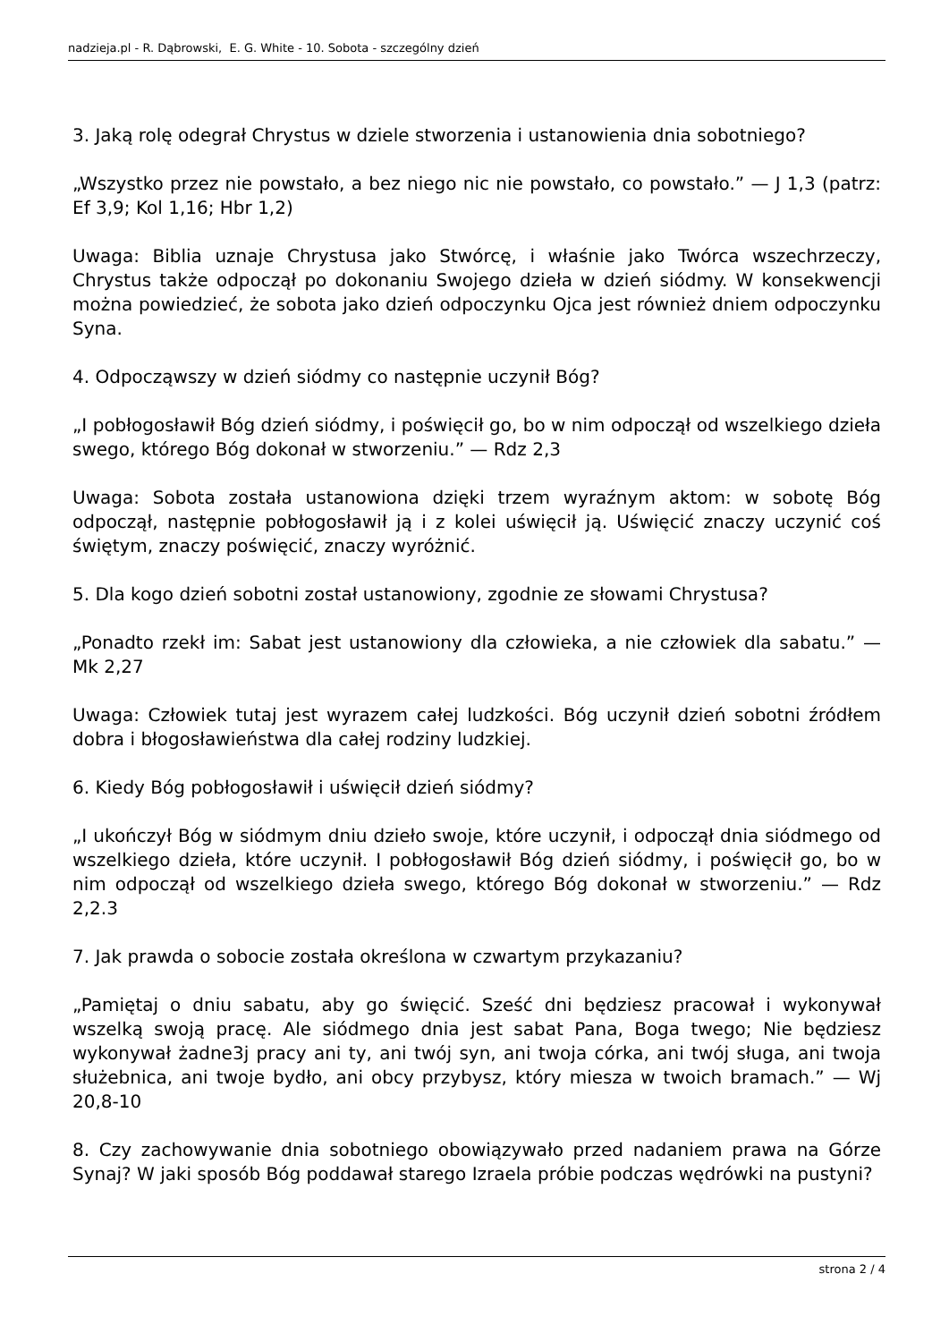nadzieja.pl - R. Dąbrowski, E. G. White - 10. Sobota - szczególny dzień
3. Jaką rolę odegrał Chrystus w dziele stworzenia i ustanowienia dnia sobotniego?
„Wszystko przez nie powstało, a bez niego nic nie powstało, co powstało.” — J 1,3 (patrz: Ef 3,9; Kol 1,16; Hbr 1,2)
Uwaga: Biblia uznaje Chrystusa jako Stwórcę, i właśnie jako Twórca wszechrzeczy, Chrystus także odpoczął po dokonaniu Swojego dzieła w dzień siódmy. W konsekwencji można powiedzieć, że sobota jako dzień odpoczynku Ojca jest również dniem odpoczynku Syna.
4. Odpocząwszy w dzień siódmy co następnie uczynił Bóg?
„I pobłogosławił Bóg dzień siódmy, i poświęcił go, bo w nim odpoczął od wszelkiego dzieła swego, którego Bóg dokonał w stworzeniu.” — Rdz 2,3
Uwaga: Sobota została ustanowiona dzięki trzem wyraźnym aktom: w sobotę Bóg odpoczął, następnie pobłogosławił ją i z kolei uświęcił ją. Uświęcić znaczy uczynić coś świętym, znaczy poświęcić, znaczy wyróżnić.
5. Dla kogo dzień sobotni został ustanowiony, zgodnie ze słowami Chrystusa?
„Ponadto rzekł im: Sabat jest ustanowiony dla człowieka, a nie człowiek dla sabatu.” — Mk 2,27
Uwaga: Człowiek tutaj jest wyrazem całej ludzkości. Bóg uczynił dzień sobotni źródłem dobra i błogosławieństwa dla całej rodziny ludzkiej.
6. Kiedy Bóg pobłogosławił i uświęcił dzień siódmy?
„I ukończył Bóg w siódmym dniu dzieło swoje, które uczynił, i odpoczął dnia siódmego od wszelkiego dzieła, które uczynił. I pobłogosławił Bóg dzień siódmy, i poświęcił go, bo w nim odpoczął od wszelkiego dzieła swego, którego Bóg dokonał w stworzeniu.” — Rdz 2,2.3
7. Jak prawda o sobocie została określona w czwartym przykazaniu?
„Pamiętaj o dniu sabatu, aby go święcić. Sześć dni będziesz pracował i wykonywał wszelką swoją pracę. Ale siódmego dnia jest sabat Pana, Boga twego; Nie będziesz wykonywał żadne3j pracy ani ty, ani twój syn, ani twoja córka, ani twój sługa, ani twoja służebnica, ani twoje bydło, ani obcy przybysz, który miesza w twoich bramach.” — Wj 20,8-10
8. Czy zachowywanie dnia sobotniego obowiązywało przed nadaniem prawa na Górze Synaj? W jaki sposób Bóg poddawał starego Izraela próbie podczas wędrówki na pustyni?
strona 2 / 4